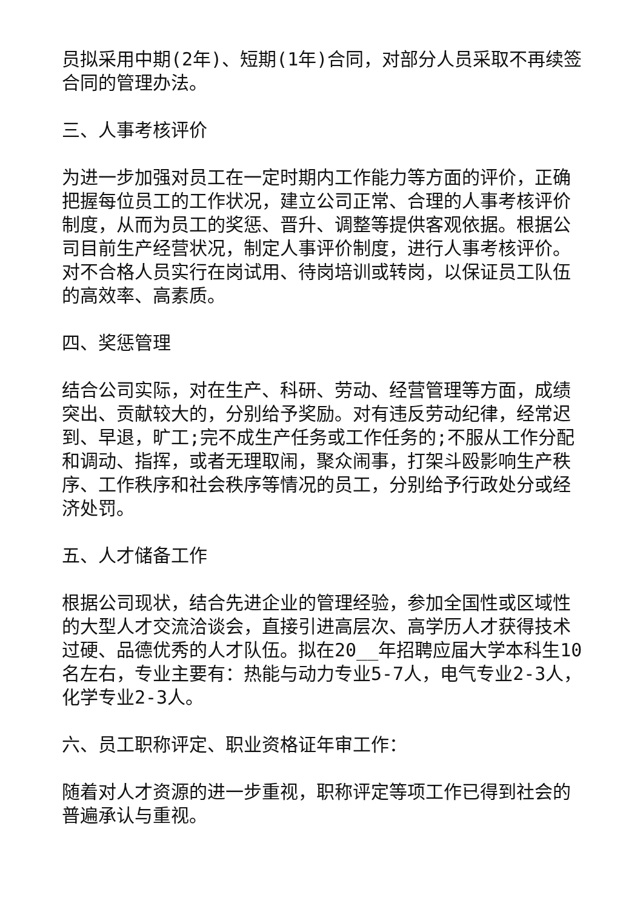员拟采用中期(2年)、短期(1年)合同，对部分人员采取不再续签合同的管理办法。
三、人事考核评价
为进一步加强对员工在一定时期内工作能力等方面的评价，正确把握每位员工的工作状况，建立公司正常、合理的人事考核评价制度，从而为员工的奖惩、晋升、调整等提供客观依据。根据公司目前生产经营状况，制定人事评价制度，进行人事考核评价。对不合格人员实行在岗试用、待岗培训或转岗，以保证员工队伍的高效率、高素质。
四、奖惩管理
结合公司实际，对在生产、科研、劳动、经营管理等方面，成绩突出、贡献较大的，分别给予奖励。对有违反劳动纪律，经常迟到、早退，旷工;完不成生产任务或工作任务的;不服从工作分配和调动、指挥，或者无理取闹，聚众闹事，打架斗殴影响生产秩序、工作秩序和社会秩序等情况的员工，分别给予行政处分或经济处罚。
五、人才储备工作
根据公司现状，结合先进企业的管理经验，参加全国性或区域性的大型人才交流洽谈会，直接引进高层次、高学历人才获得技术过硬、品德优秀的人才队伍。拟在20__年招聘应届大学本科生10名左右，专业主要有：热能与动力专业5-7人，电气专业2-3人，化学专业2-3人。
六、员工职称评定、职业资格证年审工作：
随着对人才资源的进一步重视，职称评定等项工作已得到社会的普遍承认与重视。